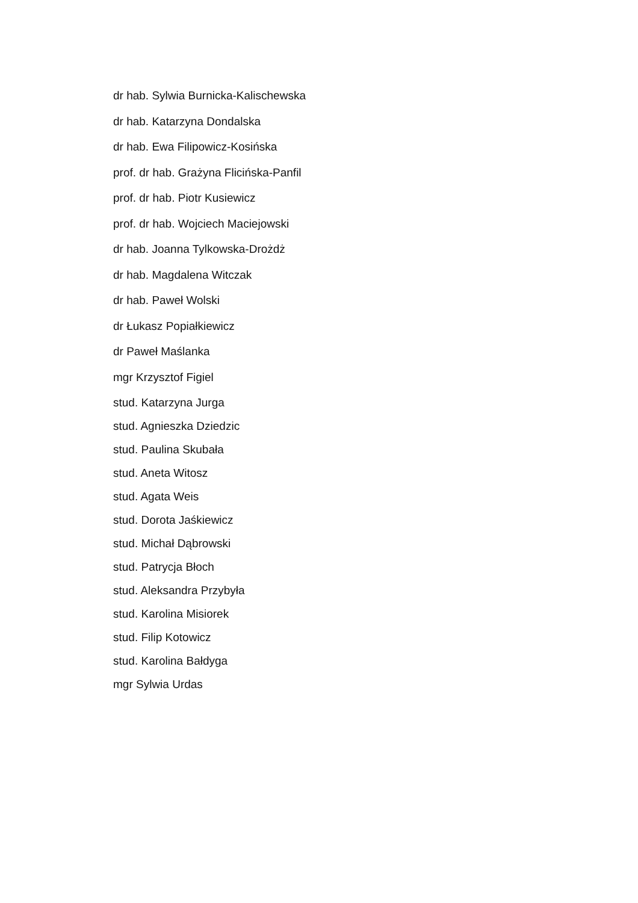dr hab. Sylwia Burnicka-Kalischewska
dr hab. Katarzyna Dondalska
dr hab. Ewa Filipowicz-Kosińska
prof. dr hab. Grażyna Flicińska-Panfil
prof. dr hab. Piotr Kusiewicz
prof. dr hab. Wojciech Maciejowski
dr hab. Joanna Tylkowska-Drożdż
dr hab. Magdalena Witczak
dr hab. Paweł Wolski
dr Łukasz Popiałkiewicz
dr Paweł Maślanka
mgr Krzysztof Figiel
stud. Katarzyna Jurga
stud. Agnieszka Dziedzic
stud. Paulina Skubała
stud. Aneta Witosz
stud. Agata Weis
stud. Dorota Jaśkiewicz
stud. Michał Dąbrowski
stud. Patrycja Błoch
stud. Aleksandra Przybyła
stud. Karolina Misiorek
stud. Filip Kotowicz
stud. Karolina Bałdyga
mgr Sylwia Urdas